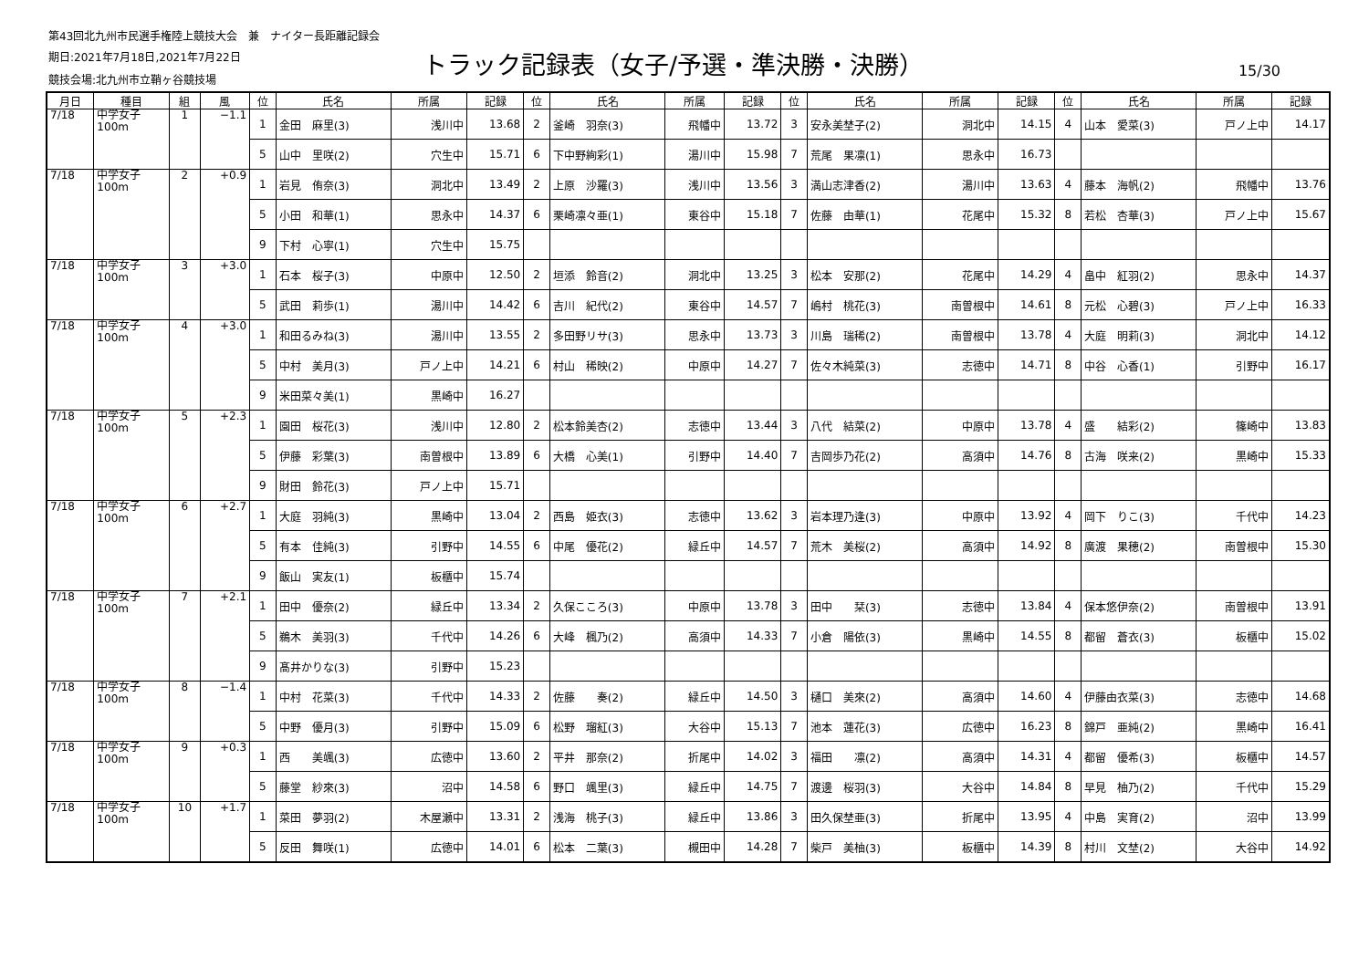第43回北九州市民選手権陸上競技大会　兼　ナイター長距離記録会
期日:2021年7月18日,2021年7月22日
トラック記録表（女子/予選・準決勝・決勝）
15/30
競技会場:北九州市立鞘ヶ谷競技場
| 月日 | 種目 | 組 | 風 | 位 | 氏名 | 所属 | 記録 | 位 | 氏名 | 所属 | 記録 | 位 | 氏名 | 所属 | 記録 | 位 | 氏名 | 所属 | 記録 |
| --- | --- | --- | --- | --- | --- | --- | --- | --- | --- | --- | --- | --- | --- | --- | --- | --- | --- | --- | --- |
| 7/18 | 中学女子 100m | 1 | −1.1 | 1 | 金田 麻里(3) | 浅川中 | 13.68 | 2 | 釜崎 羽奈(3) | 飛幡中 | 13.72 | 3 | 安永美埜子(2) | 洞北中 | 14.15 | 4 | 山本 愛菜(3) | 戸ノ上中 | 14.17 |
| | | | | 5 | 山中 里咲(2) | 穴生中 | 15.71 | 6 | 下中野絢彩(1) | 湯川中 | 15.98 | 7 | 荒尾 果凛(1) | 思永中 | 16.73 | | | | |
| 7/18 | 中学女子 100m | 2 | +0.9 | 1 | 岩見 侑奈(3) | 洞北中 | 13.49 | 2 | 上原 沙羅(3) | 浅川中 | 13.56 | 3 | 満山志津香(2) | 湯川中 | 13.63 | 4 | 藤本 海帆(2) | 飛幡中 | 13.76 |
| | | | | 5 | 小田 和華(1) | 思永中 | 14.37 | 6 | 栗崎凛々亜(1) | 東谷中 | 15.18 | 7 | 佐藤 由華(1) | 花尾中 | 15.32 | 8 | 若松 杏華(3) | 戸ノ上中 | 15.67 |
| | | | | 9 | 下村 心寧(1) | 穴生中 | 15.75 | | | | | | | | | | | | |
| 7/18 | 中学女子 100m | 3 | +3.0 | 1 | 石本 桜子(3) | 中原中 | 12.50 | 2 | 垣添 鈴音(2) | 洞北中 | 13.25 | 3 | 松本 安那(2) | 花尾中 | 14.29 | 4 | 畠中 紅羽(2) | 思永中 | 14.37 |
| | | | | 5 | 武田 莉歩(1) | 湯川中 | 14.42 | 6 | 吉川 紀代(2) | 東谷中 | 14.57 | 7 | 嶋村 桃花(3) | 南曽根中 | 14.61 | 8 | 元松 心碧(3) | 戸ノ上中 | 16.33 |
| 7/18 | 中学女子 100m | 4 | +3.0 | 1 | 和田るみね(3) | 湯川中 | 13.55 | 2 | 多田野リサ(3) | 思永中 | 13.73 | 3 | 川島 瑞稀(2) | 南曽根中 | 13.78 | 4 | 大庭 明莉(3) | 洞北中 | 14.12 |
| | | | | 5 | 中村 美月(3) | 戸ノ上中 | 14.21 | 6 | 村山 稀映(2) | 中原中 | 14.27 | 7 | 佐々木純菜(3) | 志徳中 | 14.71 | 8 | 中谷 心香(1) | 引野中 | 16.17 |
| | | | | 9 | 米田菜々美(1) | 黒崎中 | 16.27 | | | | | | | | | | | | |
| 7/18 | 中学女子 100m | 5 | +2.3 | 1 | 園田 桜花(3) | 浅川中 | 12.80 | 2 | 松本鈴美杏(2) | 志徳中 | 13.44 | 3 | 八代 結菜(2) | 中原中 | 13.78 | 4 | 盛 結彩(2) | 篠崎中 | 13.83 |
| | | | | 5 | 伊藤 彩葉(3) | 南曽根中 | 13.89 | 6 | 大橋 心美(1) | 引野中 | 14.40 | 7 | 吉岡歩乃花(2) | 高須中 | 14.76 | 8 | 古海 咲来(2) | 黒崎中 | 15.33 |
| | | | | 9 | 財田 鈴花(3) | 戸ノ上中 | 15.71 | | | | | | | | | | | | |
| 7/18 | 中学女子 100m | 6 | +2.7 | 1 | 大庭 羽純(3) | 黒崎中 | 13.04 | 2 | 西島 姫衣(3) | 志徳中 | 13.62 | 3 | 岩本理乃逢(3) | 中原中 | 13.92 | 4 | 岡下 りこ(3) | 千代中 | 14.23 |
| | | | | 5 | 有本 佳純(3) | 引野中 | 14.55 | 6 | 中尾 優花(2) | 緑丘中 | 14.57 | 7 | 荒木 美桜(2) | 高須中 | 14.92 | 8 | 廣渡 果穂(2) | 南曽根中 | 15.30 |
| | | | | 9 | 飯山 実友(1) | 板櫃中 | 15.74 | | | | | | | | | | | | |
| 7/18 | 中学女子 100m | 7 | +2.1 | 1 | 田中 優奈(2) | 緑丘中 | 13.34 | 2 | 久保こころ(3) | 中原中 | 13.78 | 3 | 田中 栞(3) | 志徳中 | 13.84 | 4 | 保本悠伊奈(2) | 南曽根中 | 13.91 |
| | | | | 5 | 鵜木 美羽(3) | 千代中 | 14.26 | 6 | 大峰 楓乃(2) | 高須中 | 14.33 | 7 | 小倉 陽依(3) | 黒崎中 | 14.55 | 8 | 都留 蒼衣(3) | 板櫃中 | 15.02 |
| | | | | 9 | 髙井かりな(3) | 引野中 | 15.23 | | | | | | | | | | | | |
| 7/18 | 中学女子 100m | 8 | −1.4 | 1 | 中村 花菜(3) | 千代中 | 14.33 | 2 | 佐藤 奏(2) | 緑丘中 | 14.50 | 3 | 樋口 美來(2) | 高須中 | 14.60 | 4 | 伊藤由衣菜(3) | 志徳中 | 14.68 |
| | | | | 5 | 中野 優月(3) | 引野中 | 15.09 | 6 | 松野 瑠紅(3) | 大谷中 | 15.13 | 7 | 池本 蓮花(3) | 広徳中 | 16.23 | 8 | 錦戸 亜純(2) | 黒崎中 | 16.41 |
| 7/18 | 中学女子 100m | 9 | +0.3 | 1 | 西 美颯(3) | 広徳中 | 13.60 | 2 | 平井 那奈(2) | 折尾中 | 14.02 | 3 | 福田 凛(2) | 高須中 | 14.31 | 4 | 都留 優希(3) | 板櫃中 | 14.57 |
| | | | | 5 | 藤堂 紗來(3) | 沼中 | 14.58 | 6 | 野口 颯里(3) | 緑丘中 | 14.75 | 7 | 渡邊 桜羽(3) | 大谷中 | 14.84 | 8 | 早見 柚乃(2) | 千代中 | 15.29 |
| 7/18 | 中学女子 100m | 10 | +1.7 | 1 | 菜田 夢羽(2) | 木屋瀬中 | 13.31 | 2 | 浅海 桃子(3) | 緑丘中 | 13.86 | 3 | 田久保埜亜(3) | 折尾中 | 13.95 | 4 | 中島 実育(2) | 沼中 | 13.99 |
| | | | | 5 | 反田 舞咲(1) | 広徳中 | 14.01 | 6 | 松本 二葉(3) | 槻田中 | 14.28 | 7 | 柴戸 美柚(3) | 板櫃中 | 14.39 | 8 | 村川 文埜(2) | 大谷中 | 14.92 |